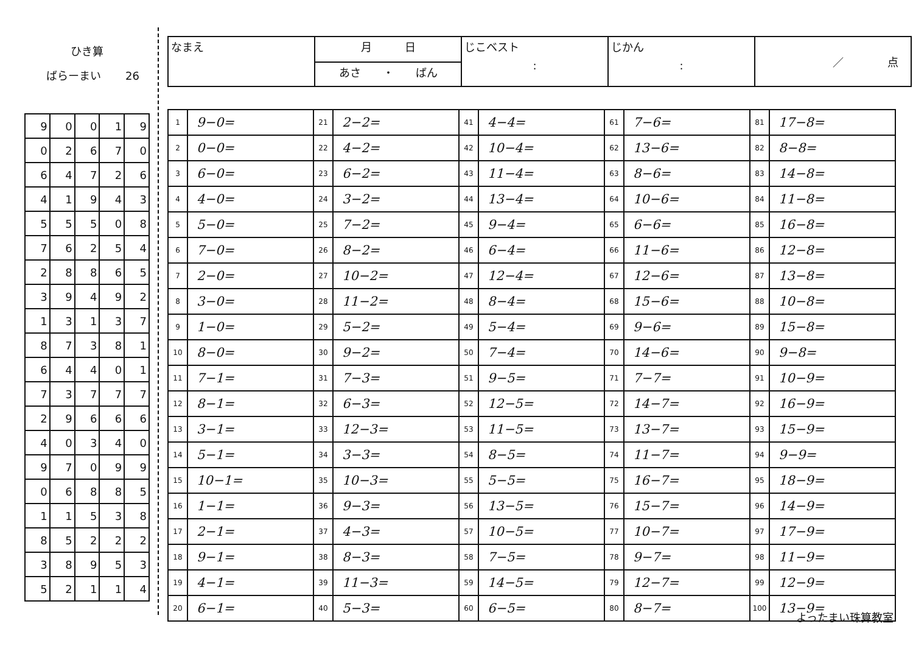ひき算
ばらーまい 26
| 9 | 0 | 0 | 1 | 9 |
| 0 | 2 | 6 | 7 | 0 |
| 6 | 4 | 7 | 2 | 6 |
| 4 | 1 | 9 | 4 | 3 |
| 5 | 5 | 5 | 0 | 8 |
| 7 | 6 | 2 | 5 | 4 |
| 2 | 8 | 8 | 6 | 5 |
| 3 | 9 | 4 | 9 | 2 |
| 1 | 3 | 1 | 3 | 7 |
| 8 | 7 | 3 | 8 | 1 |
| 6 | 4 | 4 | 0 | 1 |
| 7 | 3 | 7 | 7 | 7 |
| 2 | 9 | 6 | 6 | 6 |
| 4 | 0 | 3 | 4 | 0 |
| 9 | 7 | 0 | 9 | 9 |
| 0 | 6 | 8 | 8 | 5 |
| 1 | 1 | 5 | 3 | 8 |
| 8 | 5 | 2 | 2 | 2 |
| 3 | 8 | 9 | 5 | 3 |
| 5 | 2 | 1 | 1 | 4 |
| なまえ | 月 日 | じこベスト : | じかん : | ／ 点 |
| | あさ ・ ばん | | | |
| 1 | 9−0= | 21 | 2−2= | 41 | 4−4= | 61 | 7−6= | 81 | 17−8= |
| 2 | 0−0= | 22 | 4−2= | 42 | 10−4= | 62 | 13−6= | 82 | 8−8= |
| 3 | 6−0= | 23 | 6−2= | 43 | 11−4= | 63 | 8−6= | 83 | 14−8= |
| 4 | 4−0= | 24 | 3−2= | 44 | 13−4= | 64 | 10−6= | 84 | 11−8= |
| 5 | 5−0= | 25 | 7−2= | 45 | 9−4= | 65 | 6−6= | 85 | 16−8= |
| 6 | 7−0= | 26 | 8−2= | 46 | 6−4= | 66 | 11−6= | 86 | 12−8= |
| 7 | 2−0= | 27 | 10−2= | 47 | 12−4= | 67 | 12−6= | 87 | 13−8= |
| 8 | 3−0= | 28 | 11−2= | 48 | 8−4= | 68 | 15−6= | 88 | 10−8= |
| 9 | 1−0= | 29 | 5−2= | 49 | 5−4= | 69 | 9−6= | 89 | 15−8= |
| 10 | 8−0= | 30 | 9−2= | 50 | 7−4= | 70 | 14−6= | 90 | 9−8= |
| 11 | 7−1= | 31 | 7−3= | 51 | 9−5= | 71 | 7−7= | 91 | 10−9= |
| 12 | 8−1= | 32 | 6−3= | 52 | 12−5= | 72 | 14−7= | 92 | 16−9= |
| 13 | 3−1= | 33 | 12−3= | 53 | 11−5= | 73 | 13−7= | 93 | 15−9= |
| 14 | 5−1= | 34 | 3−3= | 54 | 8−5= | 74 | 11−7= | 94 | 9−9= |
| 15 | 10−1= | 35 | 10−3= | 55 | 5−5= | 75 | 16−7= | 95 | 18−9= |
| 16 | 1−1= | 36 | 9−3= | 56 | 13−5= | 76 | 15−7= | 96 | 14−9= |
| 17 | 2−1= | 37 | 4−3= | 57 | 10−5= | 77 | 10−7= | 97 | 17−9= |
| 18 | 9−1= | 38 | 8−3= | 58 | 7−5= | 78 | 9−7= | 98 | 11−9= |
| 19 | 4−1= | 39 | 11−3= | 59 | 14−5= | 79 | 12−7= | 99 | 12−9= |
| 20 | 6−1= | 40 | 5−3= | 60 | 6−5= | 80 | 8−7= | 100 | 13−9= |
よったまい珠算教室